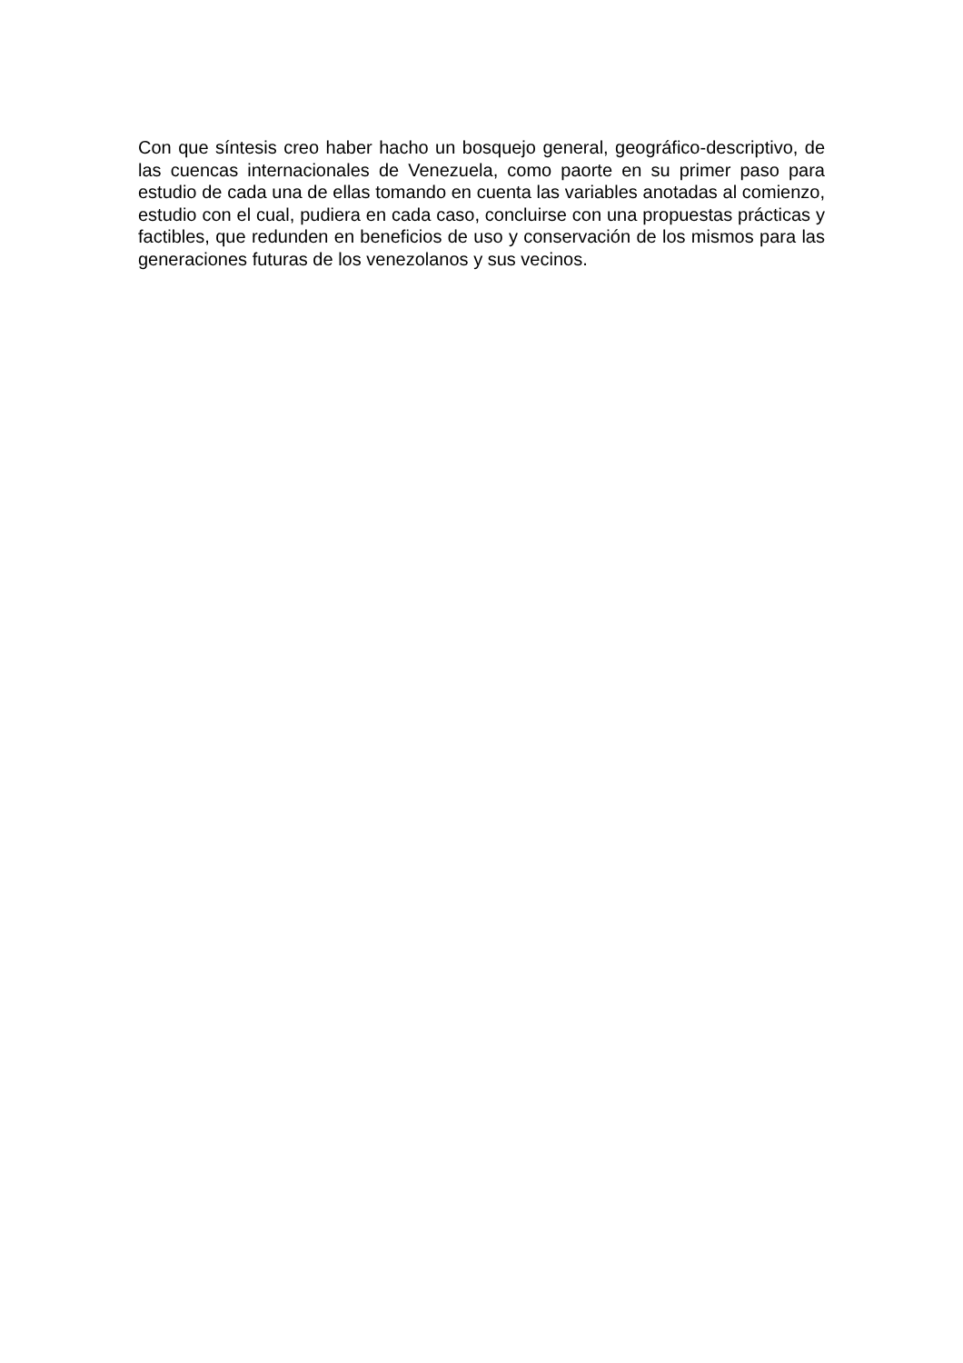Con que síntesis creo haber hacho un bosquejo general, geográfico-descriptivo, de las cuencas internacionales de Venezuela, como paorte en su primer paso para estudio de cada una de ellas tomando en cuenta las variables anotadas al comienzo, estudio con el cual, pudiera en cada caso, concluirse con una propuestas prácticas y factibles, que redunden en beneficios de uso y conservación de los mismos para las generaciones futuras de los venezolanos y sus vecinos.